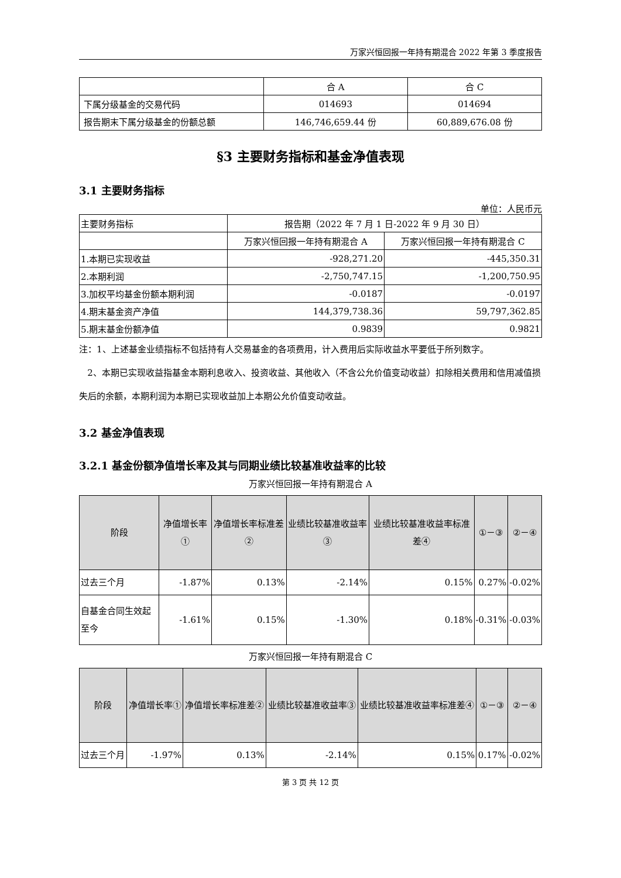万家兴恒回报一年持有期混合 2022 年第 3 季度报告
| | 合 A | 合 C |
| 下属分级基金的交易代码 | 014693 | 014694 |
| 报告期末下属分级基金的份额总额 | 146,746,659.44 份 | 60,889,676.08 份 |
§3 主要财务指标和基金净值表现
3.1 主要财务指标
单位：人民币元
| 主要财务指标 | 报告期（2022 年 7 月 1 日-2022 年 9 月 30 日） | |
| | 万家兴恒回报一年持有期混合 A | 万家兴恒回报一年持有期混合 C |
| 1.本期已实现收益 | -928,271.20 | -445,350.31 |
| 2.本期利润 | -2,750,747.15 | -1,200,750.95 |
| 3.加权平均基金份额本期利润 | -0.0187 | -0.0197 |
| 4.期末基金资产净值 | 144,379,738.36 | 59,797,362.85 |
| 5.期末基金份额净值 | 0.9839 | 0.9821 |
注：1、上述基金业绩指标不包括持有人交易基金的各项费用，计入费用后实际收益水平要低于所列数字。
2、本期已实现收益指基金本期利息收入、投资收益、其他收入（不含公允价值变动收益）扣除相关费用和信用减值损失后的余额，本期利润为本期已实现收益加上本期公允价值变动收益。
3.2 基金净值表现
3.2.1 基金份额净值增长率及其与同期业绩比较基准收益率的比较
万家兴恒回报一年持有期混合 A
| 阶段 | 净值增长率① | 净值增长率标准差② | 业绩比较基准收益率③ | 业绩比较基准收益率标准差④ | ①－③ | ②－④ |
| --- | --- | --- | --- | --- | --- | --- |
| 过去三个月 | -1.87% | 0.13% | -2.14% | 0.15% | 0.27% | -0.02% |
| 自基金合同生效起至今 | -1.61% | 0.15% | -1.30% | 0.18% | -0.31% | -0.03% |
万家兴恒回报一年持有期混合 C
| 阶段 | 净值增长率① | 净值增长率标准差② | 业绩比较基准收益率③ | 业绩比较基准收益率标准差④ | ①－③ | ②－④ |
| --- | --- | --- | --- | --- | --- | --- |
| 过去三个月 | -1.97% | 0.13% | -2.14% | 0.15% | 0.17% | -0.02% |
第 3 页 共 12 页